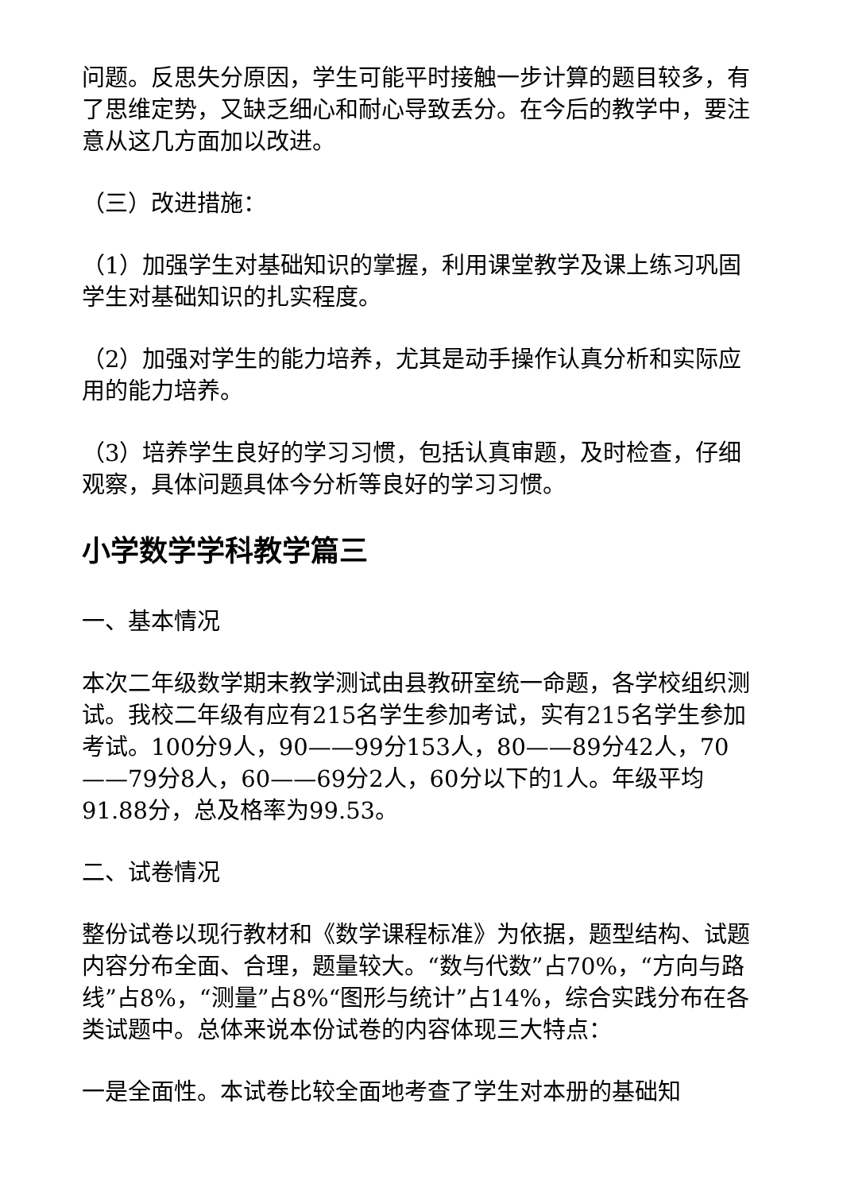问题。反思失分原因，学生可能平时接触一步计算的题目较多，有了思维定势，又缺乏细心和耐心导致丢分。在今后的教学中，要注意从这几方面加以改进。
（三）改进措施：
（1）加强学生对基础知识的掌握，利用课堂教学及课上练习巩固学生对基础知识的扎实程度。
（2）加强对学生的能力培养，尤其是动手操作认真分析和实际应用的能力培养。
（3）培养学生良好的学习习惯，包括认真审题，及时检查，仔细观察，具体问题具体今分析等良好的学习习惯。
小学数学学科教学篇三
一、基本情况
本次二年级数学期末教学测试由县教研室统一命题，各学校组织测试。我校二年级有应有215名学生参加考试，实有215名学生参加考试。100分9人，90——99分153人，80——89分42人，70——79分8人，60——69分2人，60分以下的1人。年级平均91.88分，总及格率为99.53。
二、试卷情况
整份试卷以现行教材和《数学课程标准》为依据，题型结构、试题内容分布全面、合理，题量较大。“数与代数”占70%，“方向与路线”占8%，“测量”占8%“图形与统计”占14%，综合实践分布在各类试题中。总体来说本份试卷的内容体现三大特点：
一是全面性。本试卷比较全面地考查了学生对本册的基础知